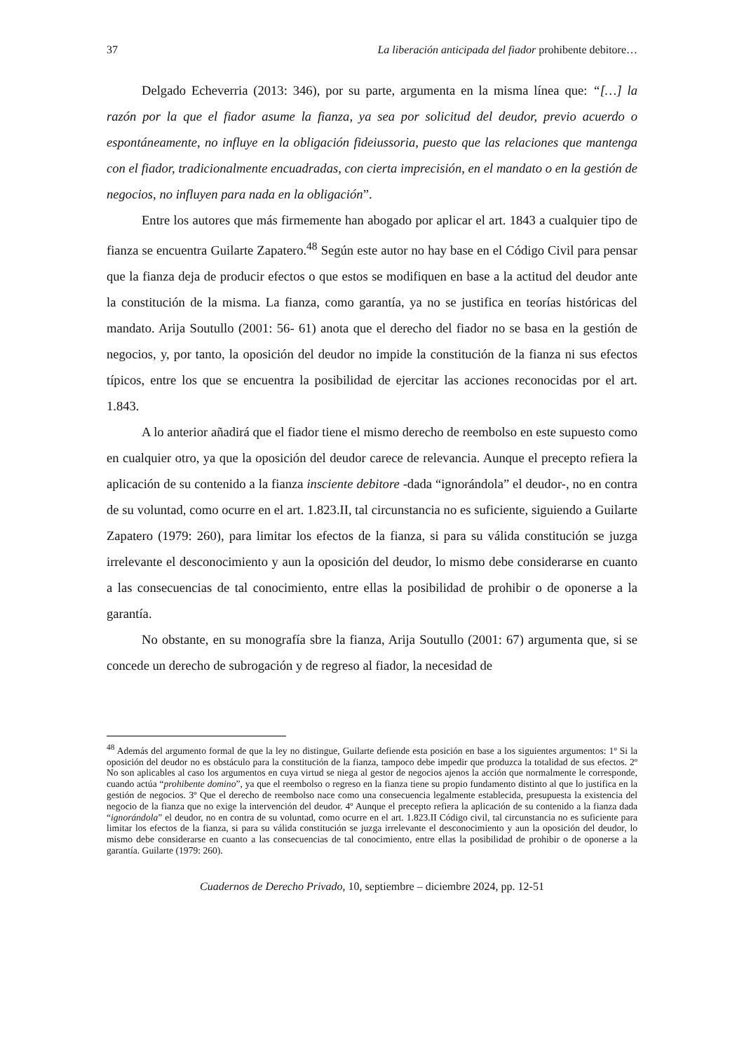37 La liberación anticipada del fiador prohibente debitore…
Delgado Echeverria (2013: 346), por su parte, argumenta en la misma línea que: “[…] la razón por la que el fiador asume la fianza, ya sea por solicitud del deudor, previo acuerdo o espontáneamente, no influye en la obligación fideiussoria, puesto que las relaciones que mantenga con el fiador, tradicionalmente encuadradas, con cierta imprecisión, en el mandato o en la gestión de negocios, no influyen para nada en la obligación”.
Entre los autores que más firmemente han abogado por aplicar el art. 1843 a cualquier tipo de fianza se encuentra Guilarte Zapatero.<sup>48</sup> Según este autor no hay base en el Código Civil para pensar que la fianza deja de producir efectos o que estos se modifiquen en base a la actitud del deudor ante la constitución de la misma. La fianza, como garantía, ya no se justifica en teorías históricas del mandato. Arija Soutullo (2001: 56- 61) anota que el derecho del fiador no se basa en la gestión de negocios, y, por tanto, la oposición del deudor no impide la constitución de la fianza ni sus efectos típicos, entre los que se encuentra la posibilidad de ejercitar las acciones reconocidas por el art. 1.843.
A lo anterior añadirá que el fiador tiene el mismo derecho de reembolso en este supuesto como en cualquier otro, ya que la oposición del deudor carece de relevancia. Aunque el precepto refiera la aplicación de su contenido a la fianza insciente debitore -dada “ignorándola” el deudor-, no en contra de su voluntad, como ocurre en el art. 1.823.II, tal circunstancia no es suficiente, siguiendo a Guilarte Zapatero (1979: 260), para limitar los efectos de la fianza, si para su válida constitución se juzga irrelevante el desconocimiento y aun la oposición del deudor, lo mismo debe considerarse en cuanto a las consecuencias de tal conocimiento, entre ellas la posibilidad de prohibir o de oponerse a la garantía.
No obstante, en su monografía sbre la fianza, Arija Soutullo (2001: 67) argumenta que, si se concede un derecho de subrogación y de regreso al fiador, la necesidad de
<sup>48</sup> Además del argumento formal de que la ley no distingue, Guilarte defiende esta posición en base a los siguientes argumentos: 1º Si la oposición del deudor no es obstáculo para la constitución de la fianza, tampoco debe impedir que produzca la totalidad de sus efectos. 2º No son aplicables al caso los argumentos en cuya virtud se niega al gestor de negocios ajenos la acción que normalmente le corresponde, cuando actúa “prohibente domino”, ya que el reembolso o regreso en la fianza tiene su propio fundamento distinto al que lo justifica en la gestión de negocios. 3º Que el derecho de reembolso nace como una consecuencia legalmente establecida, presupuesta la existencia del negocio de la fianza que no exige la intervención del deudor. 4º Aunque el precepto refiera la aplicación de su contenido a la fianza dada “ignorándola” el deudor, no en contra de su voluntad, como ocurre en el art. 1.823.II Código civil, tal circunstancia no es suficiente para limitar los efectos de la fianza, si para su válida constitución se juzga irrelevante el desconocimiento y aun la oposición del deudor, lo mismo debe considerarse en cuanto a las consecuencias de tal conocimiento, entre ellas la posibilidad de prohibir o de oponerse a la garantía. Guilarte (1979: 260).
Cuadernos de Derecho Privado, 10, septiembre – diciembre 2024, pp. 12-51